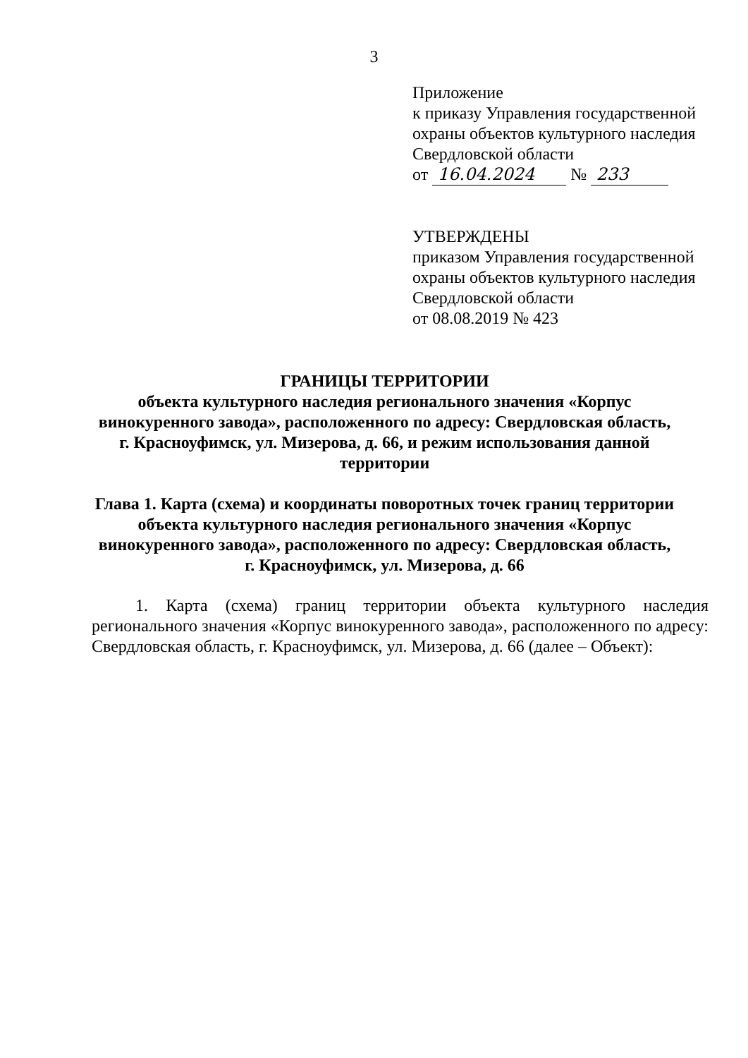3
Приложение
к приказу Управления государственной
охраны объектов культурного наследия
Свердловской области
от 16.04.2024 № 233
УТВЕРЖДЕНЫ
приказом Управления государственной
охраны объектов культурного наследия
Свердловской области
от 08.08.2019 № 423
ГРАНИЦЫ ТЕРРИТОРИИ
объекта культурного наследия регионального значения «Корпус винокуренного завода», расположенного по адресу: Свердловская область, г. Красноуфимск, ул. Мизерова, д. 66, и режим использования данной территории
Глава 1. Карта (схема) и координаты поворотных точек границ территории объекта культурного наследия регионального значения «Корпус винокуренного завода», расположенного по адресу: Свердловская область, г. Красноуфимск, ул. Мизерова, д. 66
1. Карта (схема) границ территории объекта культурного наследия регионального значения «Корпус винокуренного завода», расположенного по адресу: Свердловская область, г. Красноуфимск, ул. Мизерова, д. 66 (далее – Объект):